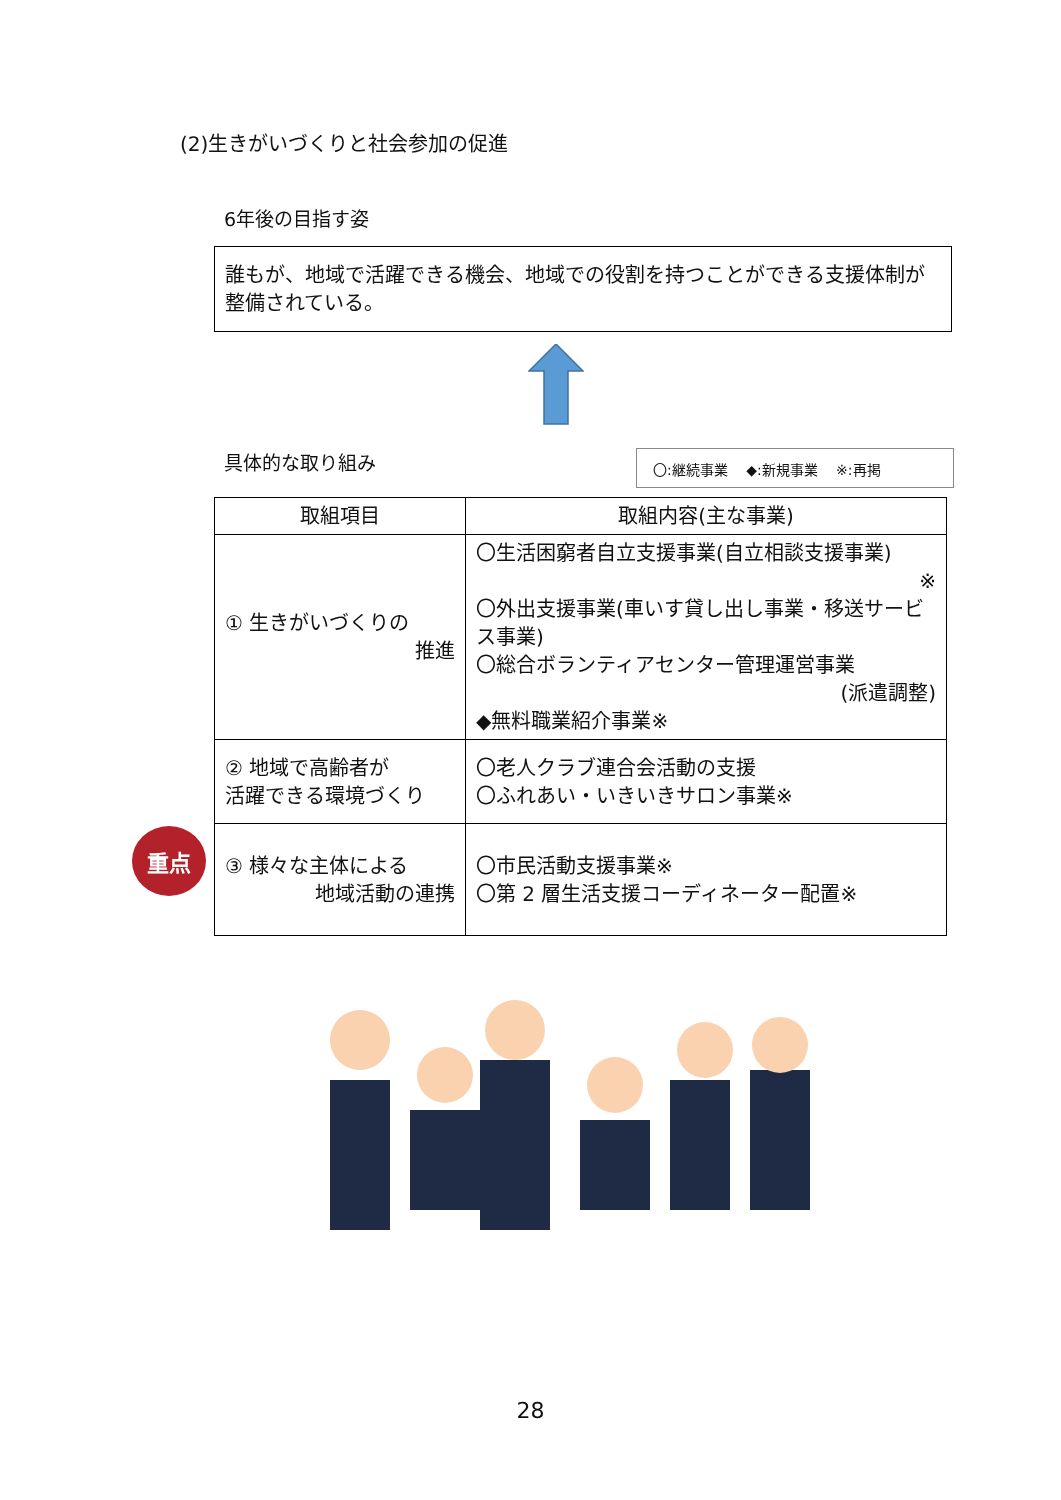(2)生きがいづくりと社会参加の促進
6年後の目指す姿
誰もが、地域で活躍できる機会、地域での役割を持つことができる支援体制が整備されている。
具体的な取り組み 〇:継続事業　 ◆:新規事業　 ※:再掲
| 取組項目 | 取組内容(主な事業) |
| --- | --- |
| ① 生きがいづくりの 推進 | 〇生活困窮者自立支援事業(自立相談支援事業) ※ 〇外出支援事業(車いす貸し出し事業・移送サービス事業) 〇総合ボランティアセンター管理運営事業 (派遣調整) ◆無料職業紹介事業※ |
| ② 地域で高齢者が 活躍できる環境づくり | 〇老人クラブ連合会活動の支援 〇ふれあい・いきいきサロン事業※ |
| ③ 様々な主体による 地域活動の連携 | 〇市民活動支援事業※ 〇第 2 層生活支援コーディネーター配置※ |
重点
28